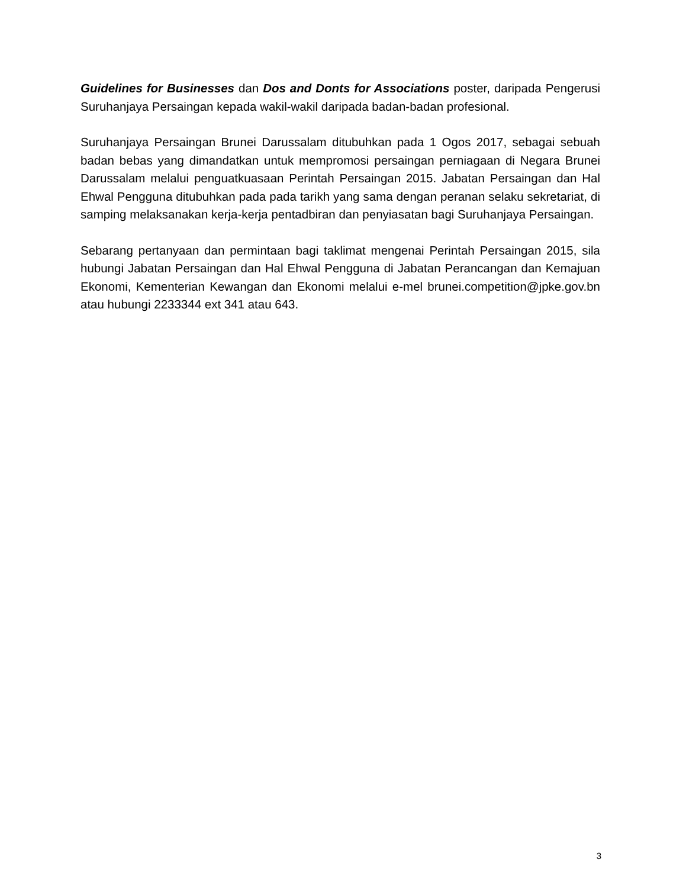Guidelines for Businesses dan Dos and Donts for Associations poster, daripada Pengerusi Suruhanjaya Persaingan kepada wakil-wakil daripada badan-badan profesional.
Suruhanjaya Persaingan Brunei Darussalam ditubuhkan pada 1 Ogos 2017, sebagai sebuah badan bebas yang dimandatkan untuk mempromosi persaingan perniagaan di Negara Brunei Darussalam melalui penguatkuasaan Perintah Persaingan 2015. Jabatan Persaingan dan Hal Ehwal Pengguna ditubuhkan pada pada tarikh yang sama dengan peranan selaku sekretariat, di samping melaksanakan kerja-kerja pentadbiran dan penyiasatan bagi Suruhanjaya Persaingan.
Sebarang pertanyaan dan permintaan bagi taklimat mengenai Perintah Persaingan 2015, sila hubungi Jabatan Persaingan dan Hal Ehwal Pengguna di Jabatan Perancangan dan Kemajuan Ekonomi, Kementerian Kewangan dan Ekonomi melalui e-mel brunei.competition@jpke.gov.bn atau hubungi 2233344 ext 341 atau 643.
3